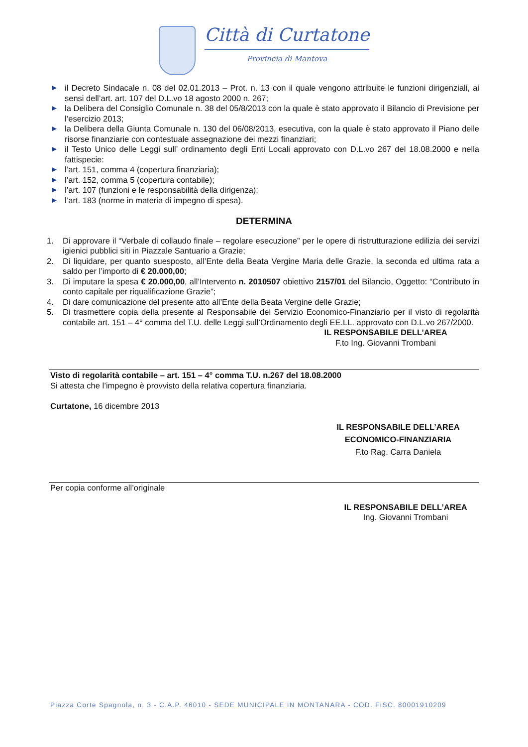Città di Curtatone
Provincia di Mantova
▶ il Decreto Sindacale n. 08 del 02.01.2013 – Prot. n. 13 con il quale vengono attribuite le funzioni dirigenziali, ai sensi dell’art. art. 107 del D.L.vo 18 agosto 2000 n. 267;
▶ la Delibera del Consiglio Comunale n. 38 del 05/8/2013 con la quale è stato approvato il Bilancio di Previsione per l’esercizio 2013;
▶ la Delibera della Giunta Comunale n. 130 del 06/08/2013, esecutiva, con la quale è stato approvato il Piano delle risorse finanziarie con contestuale assegnazione dei mezzi finanziari;
▶ il Testo Unico delle Leggi sull’ ordinamento degli Enti Locali approvato con D.L.vo 267 del 18.08.2000 e nella fattispecie:
▶ l’art. 151, comma 4 (copertura finanziaria);
▶ l’art. 152, comma 5 (copertura contabile);
▶ l’art. 107 (funzioni e le responsabilità della dirigenza);
▶ l’art. 183 (norme in materia di impegno di spesa).
DETERMINA
1. Di approvare il “Verbale di collaudo finale – regolare esecuzione” per le opere di ristrutturazione edilizia dei servizi igienici pubblici siti in Piazzale Santuario a Grazie;
2. Di liquidare, per quanto suesposto, all’Ente della Beata Vergine Maria delle Grazie, la seconda ed ultima rata a saldo per l’importo di € 20.000,00;
3. Di imputare la spesa € 20.000,00, all’Intervento n. 2010507 obiettivo 2157/01 del Bilancio, Oggetto: “Contributo in conto capitale per riqualificazione Grazie”;
4. Di dare comunicazione del presente atto all’Ente della Beata Vergine delle Grazie;
5. Di trasmettere copia della presente al Responsabile del Servizio Economico-Finanziario per il visto di regolarità contabile art. 151 – 4° comma del T.U. delle Leggi sull’Ordinamento degli EE.LL. approvato con D.L.vo 267/2000.
IL RESPONSABILE DELL’AREA
F.to Ing. Giovanni Trombani
Visto di regolarità contabile – art. 151 – 4° comma T.U. n.267 del 18.08.2000
Si attesta che l’impegno è provvisto della relativa copertura finanziaria.
Curtatone, 16 dicembre 2013
IL RESPONSABILE DELL’AREA
ECONOMICO-FINANZIARIA
F.to Rag. Carra Daniela
Per copia conforme all’originale
IL RESPONSABILE DELL’AREA
Ing. Giovanni Trombani
Piazza Corte Spagnola, n. 3 - C.A.P. 46010 - SEDE MUNICIPALE IN MONTANARA - COD. FISC. 80001910209